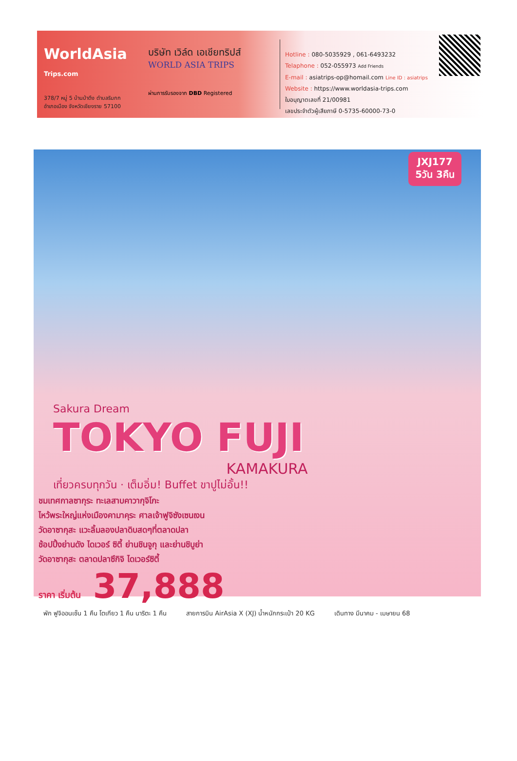WorldAsia Trips.com
378/7 หมู่ 5 บ้านป่าตึง ตำบลริมกก
อำเภอเมือง จังหวัดเชียงราย 57100
บริษัท เวิล์ด เอเชียทริปส์
WORLD ASIA TRIPS
ผ่านการรับรองจาก DBD Registered
Hotline : 080-5035929 , 061-6493232
Telaphone : 052-055973 Add Friends
E-mail : asiatrips-op@homail.com Line ID : asiatrips
Website : https://www.worldasia-trips.com
ใบอนุญาตเลขที่ 21/00981
เลขประจำตัวผู้เสียภาษี 0-5735-60000-73-0
JXJ177
5วัน 3คืน
Sakura Dream
TOKYO FUJI
KAMAKURA
เที่ยวครบทุกวัน · เต็มอิ่ม! Buffet ขาปูไม่อั้น!!
ชมเทศกาลซากุระ ทะเลสาบคาวากุจิโกะ
ไหว้พระใหญ่แห่งเมืองคามาคุระ ศาลเจ้าฟูจิซังเซนเงน
วัดอาซากุสะ แวะลิ้มลองปลาดิบสดๆที่ตลาดปลา
ช้อปปิ้งย่านดัง ไดเวอร์ ซิตี้ ย่านชินจูกุ และย่านชิบูย่า
วัดอาซากุสะ ตลาดปลาซึกิจิ ไดเวอร์ซิตี้
ราคา เริ่มต้น 37,888
พัก ฟูจิออนเซ็น 1 คืน โตเกียว 1 คืน นาริตะ 1 คืน
สายการบิน AirAsia X (XJ) น้ำหนักกระเป๋า 20 KG
เดินทาง มีนาคม - เมษายน 68